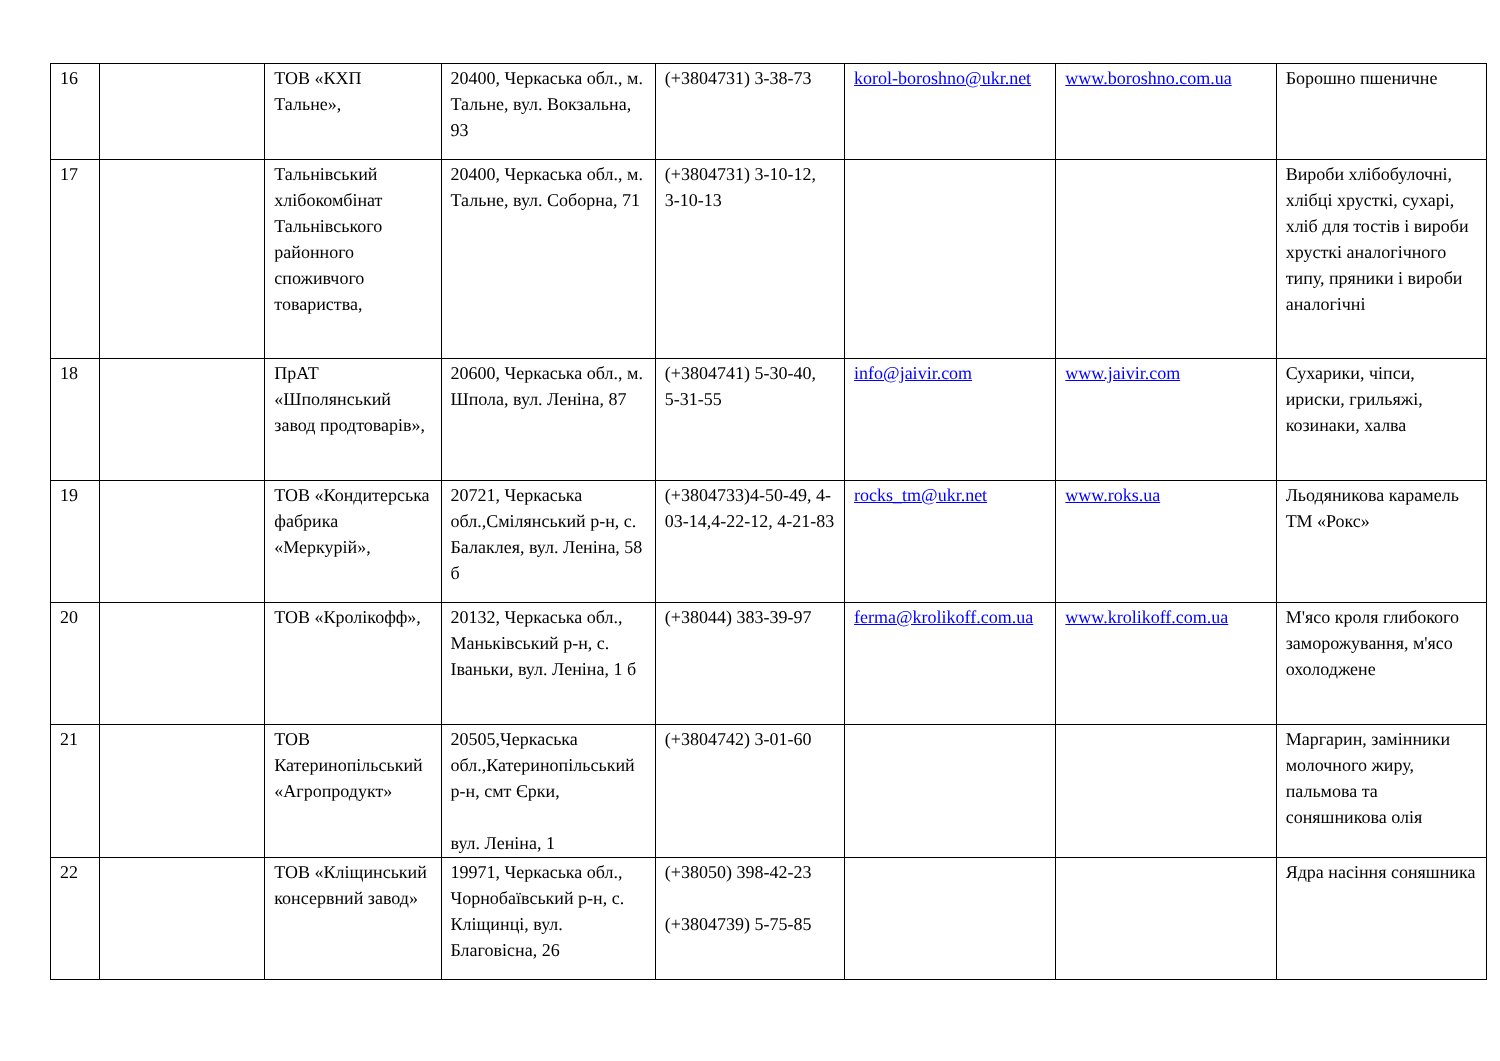| 16 | | ТОВ «КХП Тальне», | 20400, Черкаська обл., м. Тальне, вул. Вокзальна, 93 | (+3804731) 3-38-73 | korol-boroshno@ukr.net | www.boroshno.com.ua | Борошно пшеничне |
| 17 | | Тальнівський хлібокомбінат Тальнівського районного споживчого товариства, | 20400, Черкаська обл., м. Тальне, вул. Соборна, 71 | (+3804731) 3-10-12, 3-10-13 | | | Вироби хлібобулочні, хлібці хрусткі, сухарі, хліб для тостів і вироби хрусткі аналогічного типу, пряники і вироби аналогічні |
| 18 | | ПрАТ «Шполянський завод продтоварів», | 20600, Черкаська обл., м. Шпола, вул. Леніна, 87 | (+3804741) 5-30-40, 5-31-55 | info@jaivir.com | www.jaivir.com | Сухарики, чіпси, ириски, грильяжі, козинаки, халва |
| 19 | | ТОВ «Кондитерська фабрика «Меркурій», | 20721, Черкаська обл.,Смілянський р-н, с. Балаклея, вул. Леніна, 58 б | (+3804733)4-50-49, 4-03-14,4-22-12, 4-21-83 | rocks_tm@ukr.net | www.roks.ua | Льодяникова карамель ТМ «Рокс» |
| 20 | | ТОВ «Кролікофф», | 20132, Черкаська обл., Маньківський р-н, с. Іваньки, вул. Леніна, 1 б | (+38044) 383-39-97 | ferma@krolikoff.com.ua | www.krolikoff.com.ua | М'ясо кроля глибокого заморожування, м'ясо охолоджене |
| 21 | | ТОВ Катеринопільський «Агропродукт» | 20505,Черкаська обл.,Катеринопільський р-н, смт Єрки, вул. Леніна, 1 | (+3804742) 3-01-60 | | | Маргарин, замінники молочного жиру, пальмова та соняшникова олія |
| 22 | | ТОВ «Кліщинський консервний завод» | 19971, Черкаська обл., Чорнобаївський р-н, с. Кліщинці, вул. Благовісна, 26 | (+38050) 398-42-23 (+3804739) 5-75-85 | | | Ядра насіння соняшника |